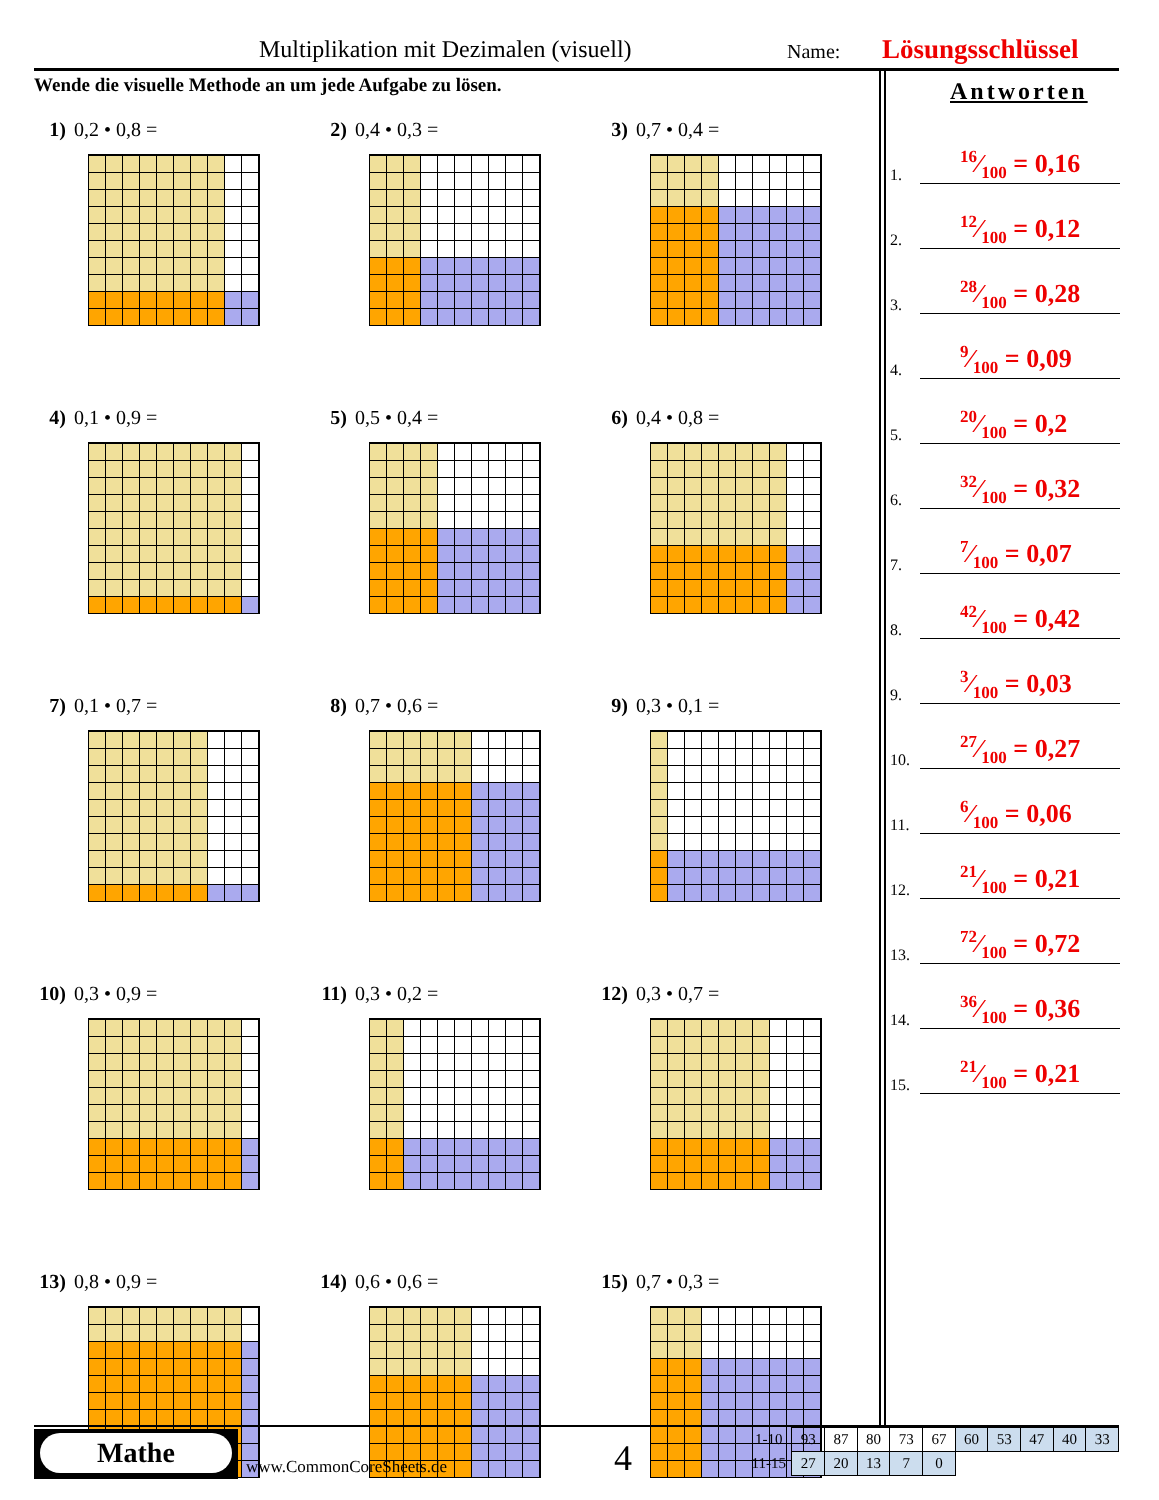Multiplikation mit Dezimalen (visuell) Name: Lösungsschlüssel
Wende die visuelle Methode an um jede Aufgabe zu lösen.
1) 0,2 • 0,8 =
2) 0,4 • 0,3 =
3) 0,7 • 0,4 =
4) 0,1 • 0,9 =
5) 0,5 • 0,4 =
6) 0,4 • 0,8 =
7) 0,1 • 0,7 =
8) 0,7 • 0,6 =
9) 0,3 • 0,1 =
10) 0,3 • 0,9 =
11) 0,3 • 0,2 =
12) 0,3 • 0,7 =
13) 0,8 • 0,9 =
14) 0,6 • 0,6 =
15) 0,7 • 0,3 =
Antworten
1.
16⁄100 = 0,16
2.
12⁄100 = 0,12
3.
28⁄100 = 0,28
4.
9⁄100 = 0,09
5.
20⁄100 = 0,2
6.
32⁄100 = 0,32
7.
7⁄100 = 0,07
8.
42⁄100 = 0,42
9.
3⁄100 = 0,03
10.
27⁄100 = 0,27
11.
6⁄100 = 0,06
12.
21⁄100 = 0,21
13.
72⁄100 = 0,72
14.
36⁄100 = 0,36
15.
21⁄100 = 0,21
Mathe
www.CommonCoreSheets.de 4
| 1-10 | 93 | 87 | 80 | 73 | 67 | 60 | 53 | 47 | 40 | 33 |
| 11-15 | 27 | 20 | 13 | 7 | 0 | | | | | |